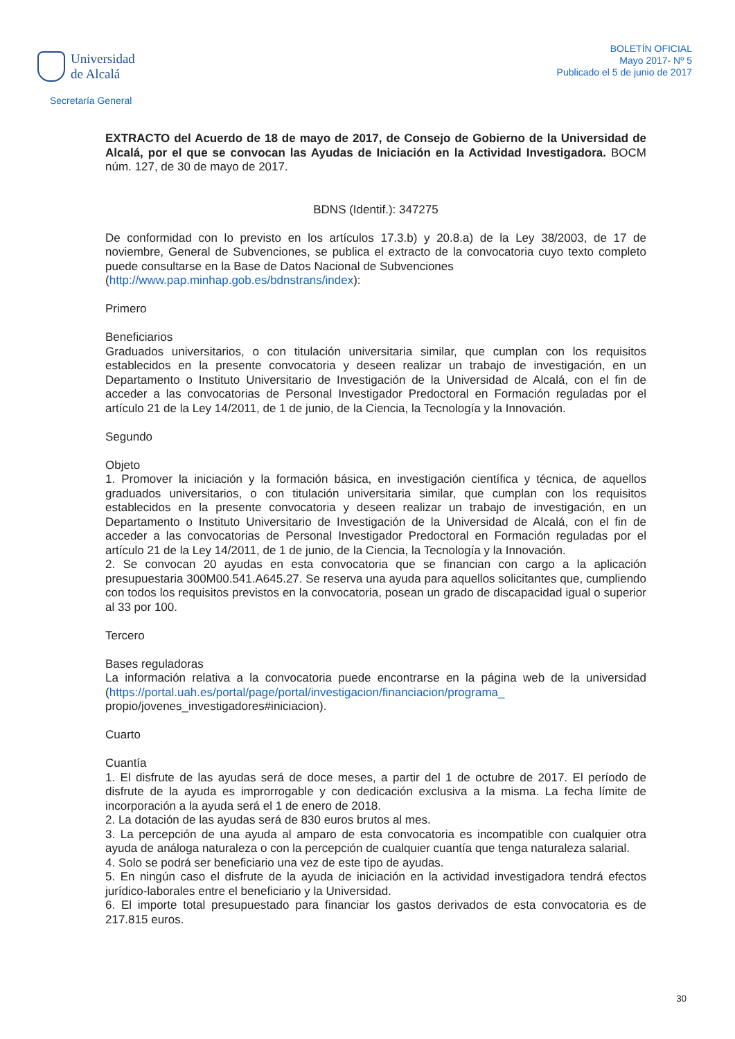Universidad
de Alcalá
Secretaría General
BOLETÍN OFICIAL
Mayo 2017- Nº 5
Publicado el 5 de junio de 2017
EXTRACTO del Acuerdo de 18 de mayo de 2017, de Consejo de Gobierno de la Universidad de Alcalá, por el que se convocan las Ayudas de Iniciación en la Actividad Investigadora. BOCM núm. 127, de 30 de mayo de 2017.
BDNS (Identif.): 347275
De conformidad con lo previsto en los artículos 17.3.b) y 20.8.a) de la Ley 38/2003, de 17 de noviembre, General de Subvenciones, se publica el extracto de la convocatoria cuyo texto completo puede consultarse en la Base de Datos Nacional de Subvenciones
(http://www.pap.minhap.gob.es/bdnstrans/index):
Primero
Beneficiarios
Graduados universitarios, o con titulación universitaria similar, que cumplan con los requisitos establecidos en la presente convocatoria y deseen realizar un trabajo de investigación, en un Departamento o Instituto Universitario de Investigación de la Universidad de Alcalá, con el fin de acceder a las convocatorias de Personal Investigador Predoctoral en Formación reguladas por el artículo 21 de la Ley 14/2011, de 1 de junio, de la Ciencia, la Tecnología y la Innovación.
Segundo
Objeto
1. Promover la iniciación y la formación básica, en investigación científica y técnica, de aquellos graduados universitarios, o con titulación universitaria similar, que cumplan con los requisitos establecidos en la presente convocatoria y deseen realizar un trabajo de investigación, en un Departamento o Instituto Universitario de Investigación de la Universidad de Alcalá, con el fin de acceder a las convocatorias de Personal Investigador Predoctoral en Formación reguladas por el artículo 21 de la Ley 14/2011, de 1 de junio, de la Ciencia, la Tecnología y la Innovación.
2. Se convocan 20 ayudas en esta convocatoria que se financian con cargo a la aplicación presupuestaria 300M00.541.A645.27. Se reserva una ayuda para aquellos solicitantes que, cumpliendo con todos los requisitos previstos en la convocatoria, posean un grado de discapacidad igual o superior al 33 por 100.
Tercero
Bases reguladoras
La información relativa a la convocatoria puede encontrarse en la página web de la universidad (https://portal.uah.es/portal/page/portal/investigacion/financiacion/programa_
propio/jovenes_investigadores#iniciacion).
Cuarto
Cuantía
1. El disfrute de las ayudas será de doce meses, a partir del 1 de octubre de 2017. El período de disfrute de la ayuda es improrrogable y con dedicación exclusiva a la misma. La fecha límite de incorporación a la ayuda será el 1 de enero de 2018.
2. La dotación de las ayudas será de 830 euros brutos al mes.
3. La percepción de una ayuda al amparo de esta convocatoria es incompatible con cualquier otra ayuda de análoga naturaleza o con la percepción de cualquier cuantía que tenga naturaleza salarial.
4. Solo se podrá ser beneficiario una vez de este tipo de ayudas.
5. En ningún caso el disfrute de la ayuda de iniciación en la actividad investigadora tendrá efectos jurídico-laborales entre el beneficiario y la Universidad.
6. El importe total presupuestado para financiar los gastos derivados de esta convocatoria es de 217.815 euros.
30